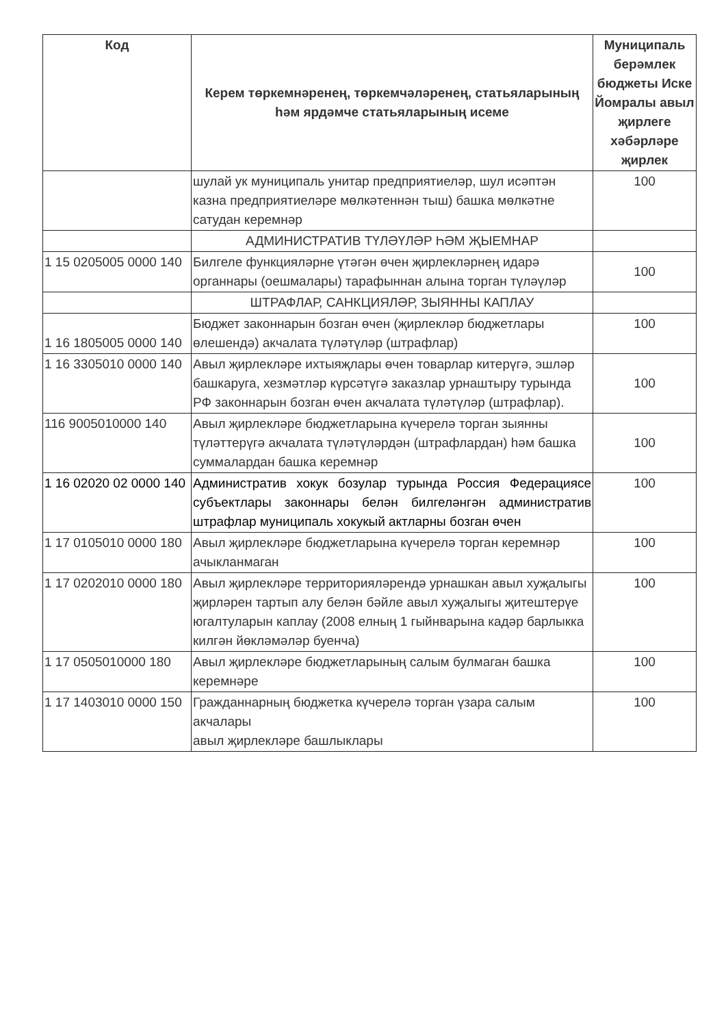| Код | Керем төркемнәренең, төркемчәләренең, статьяларының һәм ярдәмче статьяларының исеме | Муниципаль берәмлек бюджеты Иске Йомралы авыл җирлеге хәбәрләре җирлек |
| --- | --- | --- |
| | шулай ук муниципаль унитар предприятиеләр, шул исәптән казна предприятиеләре мөлкәтеннән тыш) башка мөлкәтне сатудан керемнәр | 100 |
| | АДМИНИСТРАТИВ ТҮЛӘҮЛӘР ҺӘМ ҖЫЕМНАР | |
| 1 15 0205005 0000 140 | Билгеле функцияләрне үтәгән өчен җирлекләрнең идарә органнары (оешмалары) тарафыннан алына торган түләүләр | 100 |
| | ШТРАФЛАР, САНКЦИЯЛӘР, ЗЫЯННЫ КАПЛАУ | |
| 1 16 1805005 0000 140 | Бюджет законнарын бозган өчен (җирлекләр бюджетлары өлешендә) акчалата түләтүләр (штрафлар) | 100 |
| 1 16 3305010 0000 140 | Авыл җирлекләре ихтыяҗлары өчен товарлар китерүгә, эшләр башкаруга, хезмәтләр күрсәтүгә заказлар урнаштыру турында РФ законнарын бозган өчен акчалата түләтүләр (штрафлар). | 100 |
| 116 9005010000 140 | Авыл җирлекләре бюджетларына күчерелә торган зыянны түләттерүгә акчалата түләтүләрдән (штрафлардан) һәм башка суммалардан башка керемнәр | 100 |
| 1 16 02020 02 0000 140 | Административ хокук бозулар турында Россия Федерациясе субъектлары законнары белән билгеләнгән административ штрафлар муниципаль хокукый актларны бозган өчен | 100 |
| 1 17 0105010 0000 180 | Авыл җирлекләре бюджетларына күчерелә торган керемнәр ачыкланмаган | 100 |
| 1 17 0202010 0000 180 | Авыл җирлекләре территорияләрендә урнашкан авыл хуҗалыгы җирләрен тартып алу белән бәйле авыл хуҗалыгы җитештерүе югалтуларын каплау (2008 елның 1 гыйнварына кадәр барлыкка килгән йөкләмәләр буенча) | 100 |
| 1 17 0505010000 180 | Авыл җирлекләре бюджетларының салым булмаган башка керемнәре | 100 |
| 1 17 1403010 0000 150 | Гражданнарның бюджетка күчерелә торган үзара салым акчалары авыл җирлекләре башлыклары | 100 |